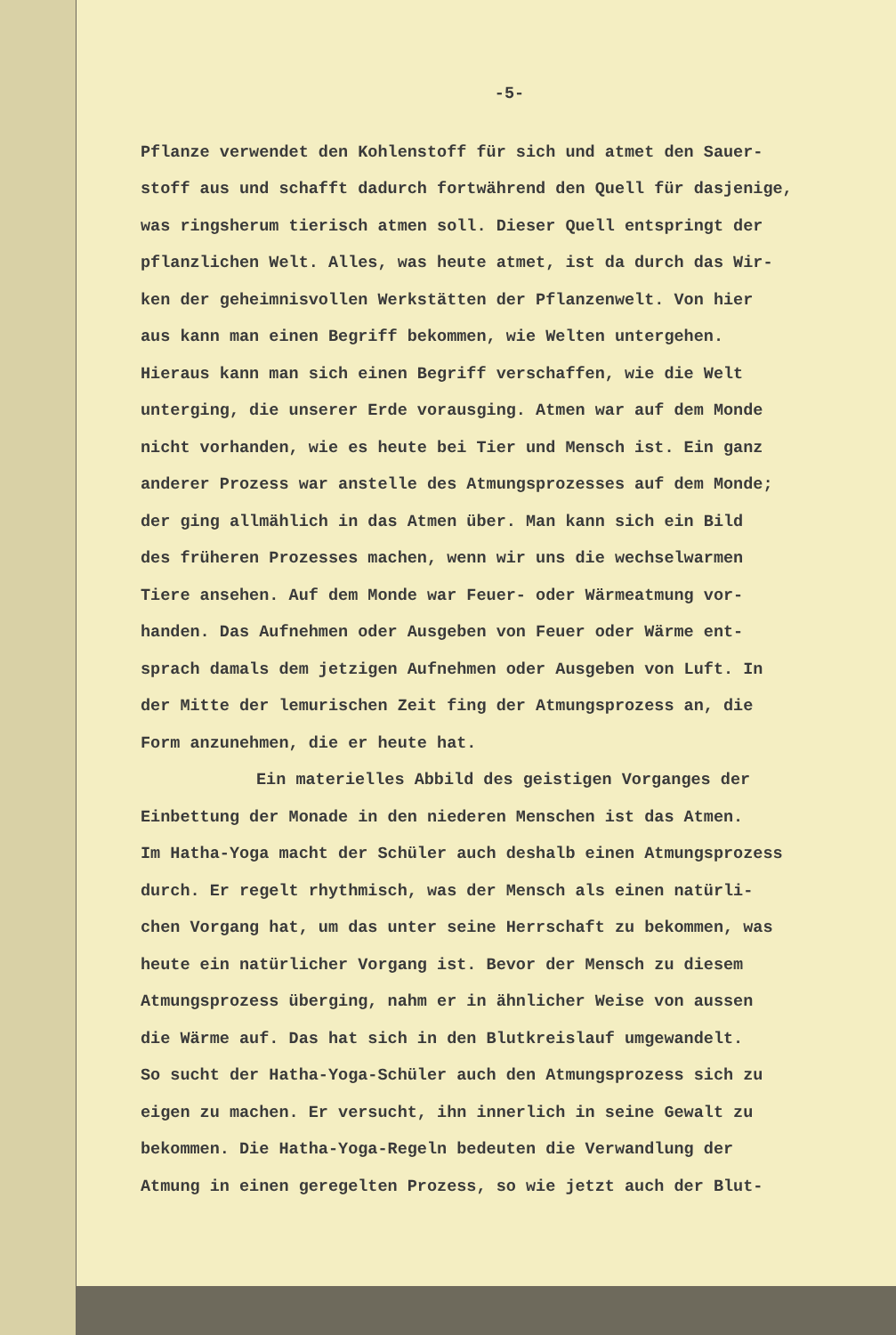-5-
Pflanze verwendet den Kohlenstoff für sich und atmet den Sauer-
stoff aus und schafft dadurch fortwährend den Quell für dasjenige,
was ringsherum tierisch atmen soll. Dieser Quell entspringt der
pflanzlichen Welt. Alles, was heute atmet, ist da durch das Wir-
ken der geheimnisvollen Werkstätten der Pflanzenwelt. Von hier
aus kann man einen Begriff bekommen, wie Welten untergehen.
Hieraus kann man sich einen Begriff verschaffen, wie die Welt
unterging, die unserer Erde vorausging. Atmen war auf dem Monde
nicht vorhanden, wie es heute bei Tier und Mensch ist. Ein ganz
anderer Prozess war anstelle des Atmungsprozesses auf dem Monde;
der ging allmählich in das Atmen über. Man kann sich ein Bild
des früheren Prozesses machen, wenn wir uns die wechselwarmen
Tiere ansehen. Auf dem Monde war Feuer- oder Wärmeatmung vor-
handen. Das Aufnehmen oder Ausgeben von Feuer oder Wärme ent-
sprach damals dem jetzigen Aufnehmen oder Ausgeben von Luft. In
der Mitte der lemurischen Zeit fing der Atmungsprozess an, die
Form anzunehmen, die er heute hat.
Ein materielles Abbild des geistigen Vorganges der
Einbettung der Monade in den niederen Menschen ist das Atmen.
Im Hatha-Yoga macht der Schüler auch deshalb einen Atmungsprozess
durch. Er regelt rhythmisch, was der Mensch als einen natürli-
chen Vorgang hat, um das unter seine Herrschaft zu bekommen, was
heute ein natürlicher Vorgang ist. Bevor der Mensch zu diesem
Atmungsprozess überging, nahm er in ähnlicher Weise von aussen
die Wärme auf. Das hat sich in den Blutkreislauf umgewandelt.
So sucht der Hatha-Yoga-Schüler auch den Atmungsprozess sich zu
eigen zu machen. Er versucht, ihn innerlich in seine Gewalt zu
bekommen. Die Hatha-Yoga-Regeln bedeuten die Verwandlung der
Atmung in einen geregelten Prozess, so wie jetzt auch der Blut-